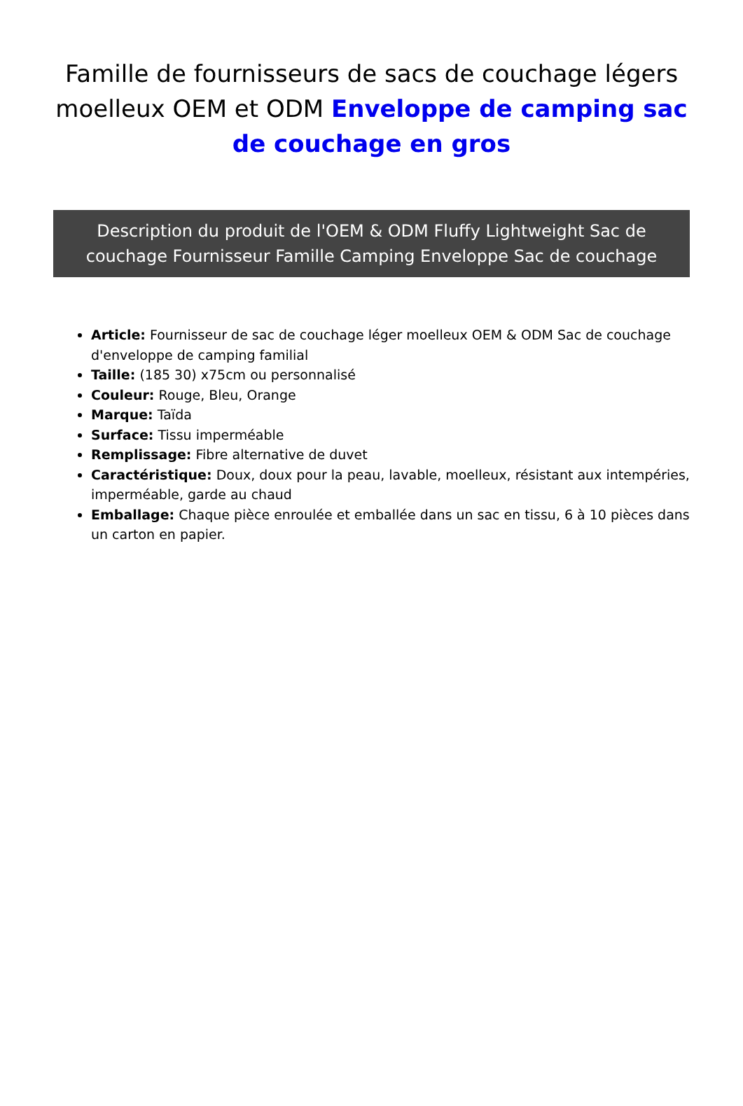Famille de fournisseurs de sacs de couchage légers moelleux OEM et ODM Enveloppe de camping sac de couchage en gros
Description du produit de l'OEM & ODM Fluffy Lightweight Sac de couchage Fournisseur Famille Camping Enveloppe Sac de couchage
Article: Fournisseur de sac de couchage léger moelleux OEM & ODM Sac de couchage d'enveloppe de camping familial
Taille: (185 30) x75cm ou personnalisé
Couleur: Rouge, Bleu, Orange
Marque: Taïda
Surface: Tissu imperméable
Remplissage: Fibre alternative de duvet
Caractéristique: Doux, doux pour la peau, lavable, moelleux, résistant aux intempéries, imperméable, garde au chaud
Emballage: Chaque pièce enroulée et emballée dans un sac en tissu, 6 à 10 pièces dans un carton en papier.